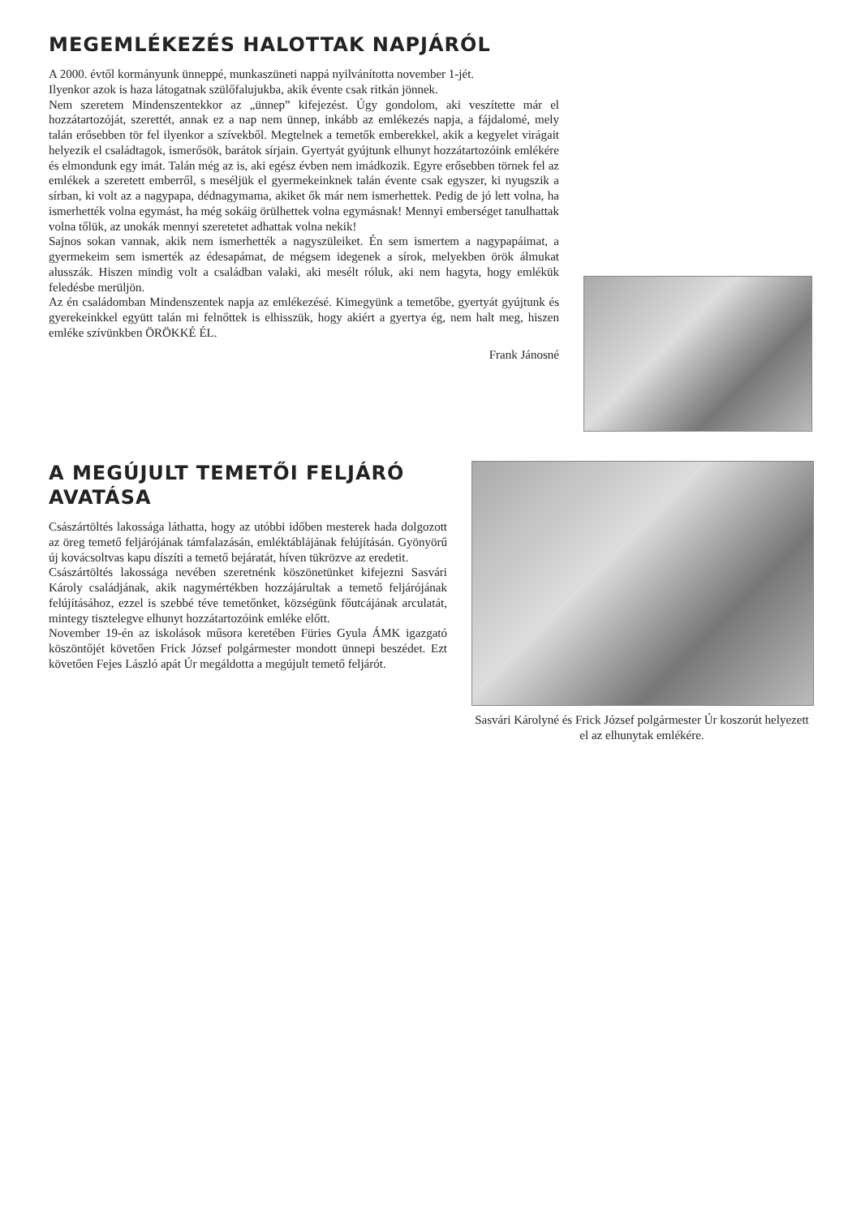MEGEMLÉKEZÉS HALOTTAK NAPJÁRÓL
A 2000. évtől kormányunk ünneppé, munkaszüneti nappá nyilvánította november 1-jét.
Ilyenkor azok is haza látogatnak szülőfalujukba, akik évente csak ritkán jönnek.
Nem szeretem Mindenszentekkor az „ünnep” kifejezést. Úgy gondolom, aki veszítette már el hozzátartozóját, szerettét, annak ez a nap nem ünnep, inkább az emlékezés napja, a fájdalomé, mely talán erősebben tör fel ilyenkor a szívekből. Megtelnek a temetők emberekkel, akik a kegyelet virágait helyezik el családtagok, ismerősök, barátok sírjain. Gyertyát gyújtunk elhunyt hozzátartozóink emlékére és elmondunk egy imát. Talán még az is, aki egész évben nem imádkozik. Egyre erősebben törnek fel az emlékek a szeretett emberről, s meséljük el gyermekeinknek talán évente csak egyszer, ki nyugszik a sírban, ki volt az a nagypapa, dédnagymama, akiket ők már nem ismerhettek. Pedig de jó lett volna, ha ismerhették volna egymást, ha még sokáig örülhettek volna egymásnak! Mennyi emberséget tanulhattak volna tőlük, az unokák mennyi szeretetet adhattak volna nekik!
Sajnos sokan vannak, akik nem ismerhették a nagyszüleiket. Én sem ismertem a nagypapáimat, a gyermekeim sem ismerték az édesapámat, de mégsem idegenek a sírok, melyekben örök álmukat alusszák. Hiszen mindig volt a családban valaki, aki mesélt róluk, aki nem hagyta, hogy emlékük feledésbe merüljön.
Az én családomban Mindenszentek napja az emlékezésé. Kimegyünk a temetőbe, gyertyát gyújtunk és gyerekeinkkel együtt talán mi felnőttek is elhisszük, hogy akiért a gyertya ég, nem halt meg, hiszen emléke szívünkben ÖRÖKKÉ ÉL.
Frank Jánosné
A MEGÚJULT TEMETŐI FELJÁRÓ AVATÁSA
Császártöltés lakossága láthatta, hogy az utóbbi időben mesterek hada dolgozott az öreg temető feljárójának támfalazásán, emléktáblájának felújításán. Gyönyörű új kovácsoltvas kapu díszíti a temető bejáratát, híven tükrözve az eredetit.
Császártöltés lakossága nevében szeretnénk köszönetünket kifejezni Sasvári Károly családjának, akik nagymértékben hozzájárultak a temető feljárójának felújításához, ezzel is szebbé téve temetőnket, községünk főutcájának arculatát, mintegy tisztelegve elhunyt hozzátartozóink emléke előtt.
November 19-én az iskolások műsora keretében Füries Gyula ÁMK igazgató köszöntőjét követően Frick József polgármester mondott ünnepi beszédet. Ezt követően Fejes László apát Úr megáldotta a megújult temető feljárót.
Sasvári Károlyné és Frick József polgármester Úr koszorút helyezett el az elhunytak emlékére.